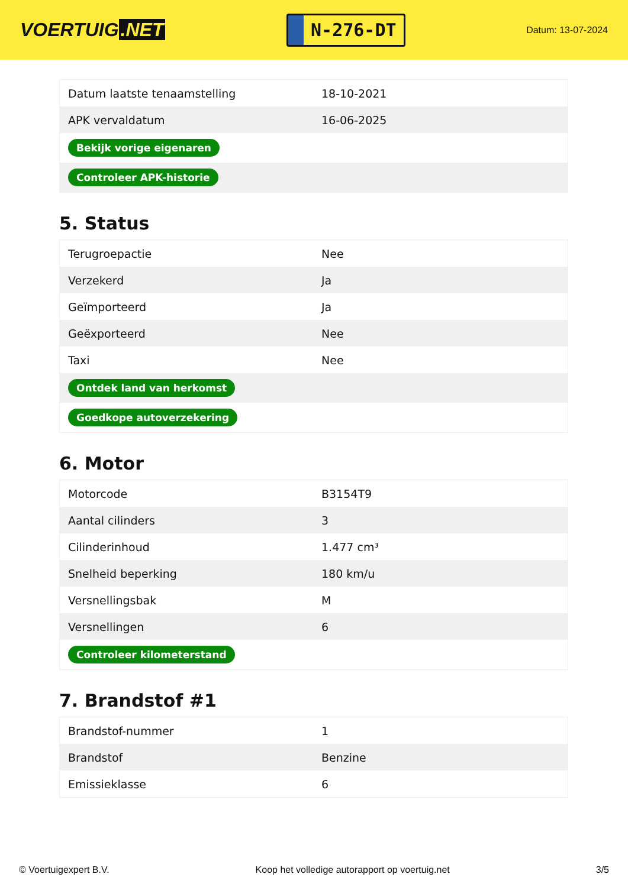VOERTUIG.NET
N-276-DT
Datum: 13-07-2024
| Datum laatste tenaamstelling | 18-10-2021 |
| APK vervaldatum | 16-06-2025 |
| Bekijk vorige eigenaren | |
| Controleer APK-historie | |
5. Status
| Terugroepactie | Nee |
| Verzekerd | Ja |
| Geïmporteerd | Ja |
| Geëxporteerd | Nee |
| Taxi | Nee |
| Ontdek land van herkomst | |
| Goedkope autoverzekering | |
6. Motor
| Motorcode | B3154T9 |
| Aantal cilinders | 3 |
| Cilinderinhoud | 1.477 cm³ |
| Snelheid beperking | 180 km/u |
| Versnellingsbak | M |
| Versnellingen | 6 |
| Controleer kilometerstand | |
7. Brandstof #1
| Brandstof-nummer | 1 |
| Brandstof | Benzine |
| Emissieklasse | 6 |
© Voertuigexpert B.V. Koop het volledige autorapport op voertuig.net 3/5